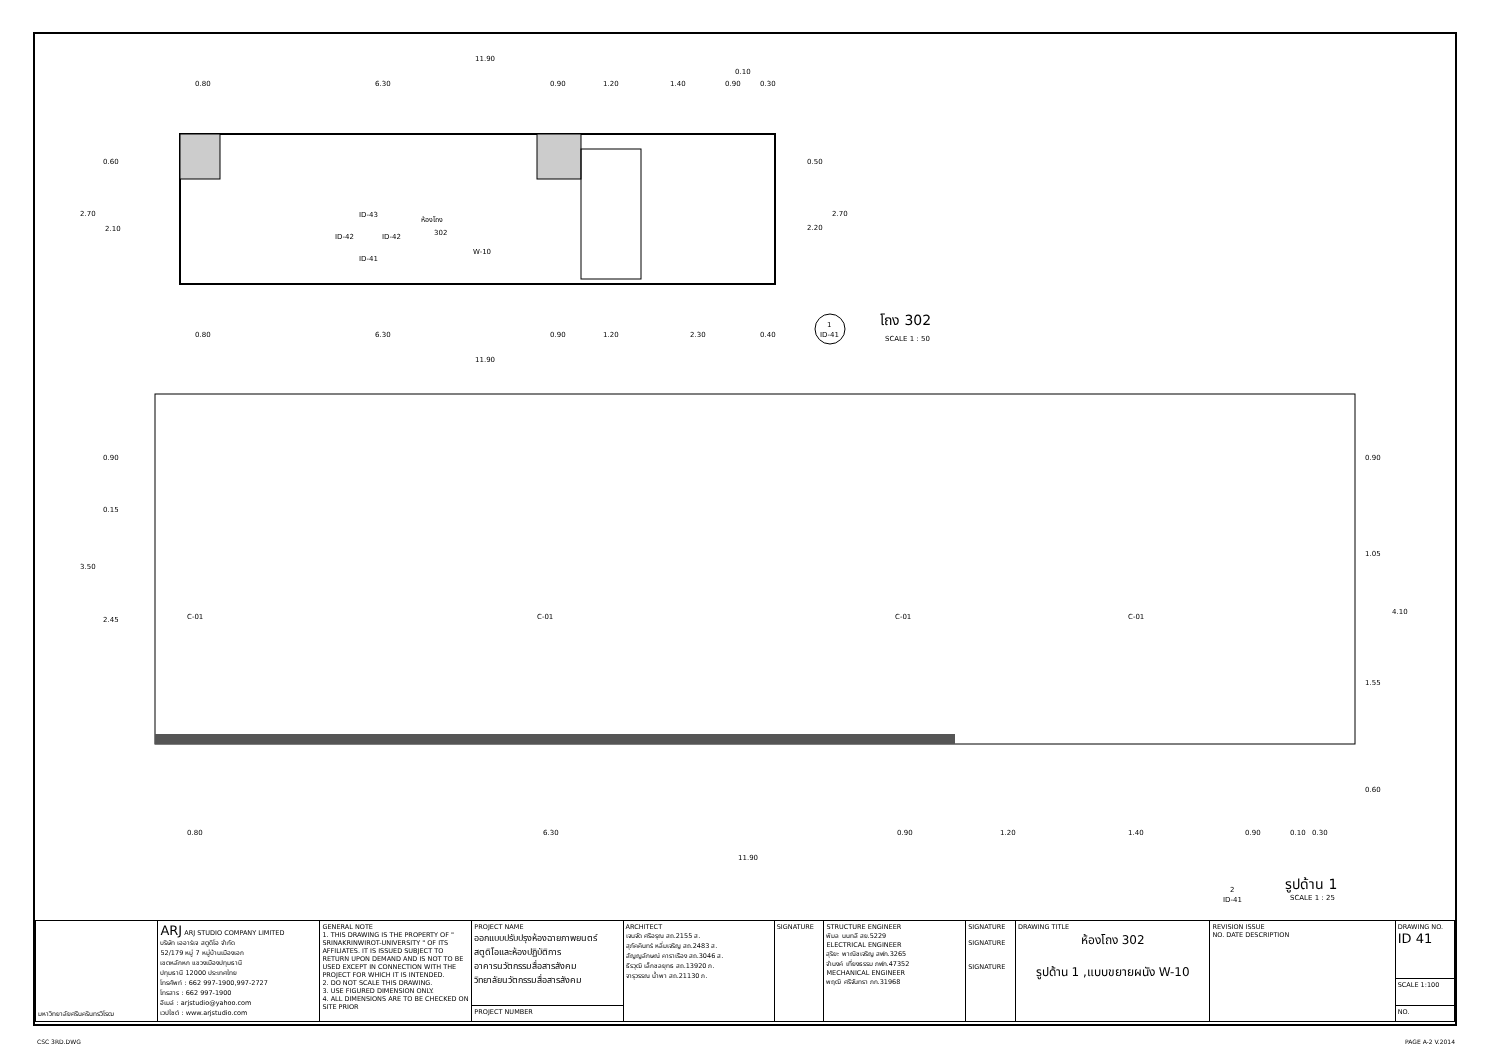11.90
0.80
6.30
0.90
1.20
1.40
0.90
0.30
0.10
0.60
2.70
2.10
0.50
2.20
2.70
ห้องโถง
302
W-10
ID-43
ID-41
ID-42
ID-42
0.80
6.30
0.90
1.20
2.30
0.40
11.90
1
ID-41
โถง 302
SCALE 1 : 50
0.90
0.15
3.50
2.45
0.90
1.05
4.10
1.55
0.60
C-01
C-01
C-01
C-01
0.80
6.30
0.90
1.20
1.40
0.90
0.10
0.30
11.90
2
ID-41
รูปด้าน 1
SCALE 1 : 25
| มหาวิทยาลัยศรีนครินทรวิโรฒ | ARJ ARJ STUDIO COMPANY LIMITED บริษัท เออาร์เจ สตูดิโอ จำกัด 52/179 หมู่ 7 หมู่บ้านเมืองเอก เขตหลักหก แขวงเมืองปทุมธานี ปทุมธานี 12000 ประเทศไทย โทรศัพท์ : 662 997-1900,997-2727 โทรสาร : 662 997-1900 อีเมล์ : arjstudio@yahoo.com เวปไซต์ : www.arjstudio.com | GENERAL NOTE 1. THIS DRAWING IS THE PROPERTY OF " SRINAKRINWIROT-UNIVERSITY " OF ITS AFFILIATES. IT IS ISSUED SUBJECT TO RETURN UPON DEMAND AND IS NOT TO BE USED EXCEPT IN CONNECTION WITH THE PROJECT FOR WHICH IT IS INTENDED. 2. DO NOT SCALE THIS DRAWING. 3. USE FIGURED DIMENSION ONLY. 4. ALL DIMENSIONS ARE TO BE CHECKED ON SITE PRIOR | PROJECT NAME ออกแบบปรับปรุงห้องฉายภาพยนตร์ สตูดิโอและห้องปฏิบัติการ อาคารนวัตกรรมสื่อสารสังคม วิทยาลัยนวัตกรรมสื่อสารสังคม | ARCHITECT เจนจัด ศรีอรุณ สถ.2155 ส. สุภัคคินทร์ หลิ่มเจริญ สถ.2483 ส. สัญญลักษณ์ คาราเรือง สถ.3046 ส. ธีรวุฒิ เล็กชลยุทธ สถ.13920 ภ. จารุวรรณ น้ำพา สถ.21130 ภ. | SIGNATURE | STRUCTURE ENGINEER พิมล นนทลี สย.5229 ELECTRICAL ENGINEER สุริยะ พาณิชเจริญ สฟก.3265 จำนงค์ เที่ยงธรรม ภฟก.47352 MECHANICAL ENGINEER พฤฒิ ศรีจันทรา ภก.31968 | SIGNATURE SIGNATURE SIGNATURE | DRAWING TITLE ห้องโถง 302 รูปด้าน 1 ,แบบขยายผนัง W-10 | REVISION ISSUE NO. DATE DESCRIPTION | DRAWING NO. ID 41 |
| | | | | | | | | | | SCALE 1:100 |
| | | | PROJECT NUMBER | | | | | | | NO. |
CSC 3RD.DWG PAGE A-2 V.2014